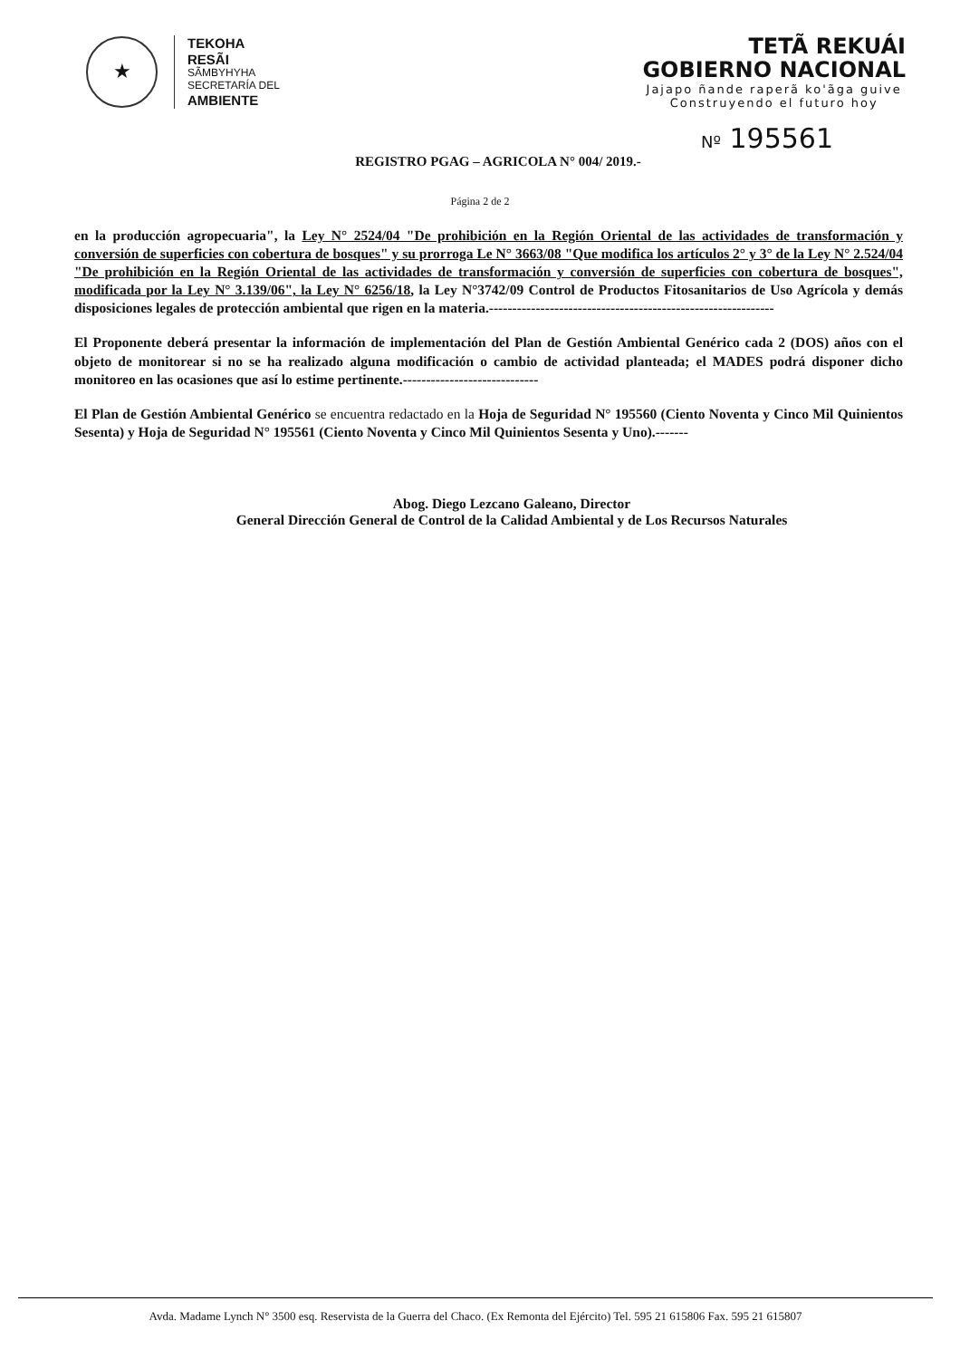★
TEKOHA
RESÃI
SÃMBYHYHA
SECRETARÍA DEL
AMBIENTE
TETÃ REKUÁI
GOBIERNO NACIONAL
Jajapo ñande raperã ko'ãga guive
Construyendo el futuro hoy
Nº 195561
REGISTRO PGAG – AGRICOLA N° 004/ 2019.-
Página 2 de 2
en la producción agropecuaria", la Ley N° 2524/04 "De prohibición en la Región Oriental de las actividades de transformación y conversión de superficies con cobertura de bosques" y su prorroga Le N° 3663/08 "Que modifica los artículos 2° y 3° de la Ley N° 2.524/04 "De prohibición en la Región Oriental de las actividades de transformación y conversión de superficies con cobertura de bosques", modificada por la Ley N° 3.139/06", la Ley N° 6256/18, la Ley N°3742/09 Control de Productos Fitosanitarios de Uso Agrícola y demás disposiciones legales de protección ambiental que rigen en la materia.-------------------------------------------------------------
El Proponente deberá presentar la información de implementación del Plan de Gestión Ambiental Genérico cada 2 (DOS) años con el objeto de monitorear si no se ha realizado alguna modificación o cambio de actividad planteada; el MADES podrá disponer dicho monitoreo en las ocasiones que así lo estime pertinente.-----------------------------
El Plan de Gestión Ambiental Genérico se encuentra redactado en la Hoja de Seguridad N° 195560 (Ciento Noventa y Cinco Mil Quinientos Sesenta) y Hoja de Seguridad N° 195561 (Ciento Noventa y Cinco Mil Quinientos Sesenta y Uno).-------
Abog. Diego Lezcano Galeano, Director
General Dirección General de Control de la Calidad Ambiental y de Los Recursos Naturales
Avda. Madame Lynch N° 3500 esq. Reservista de la Guerra del Chaco. (Ex Remonta del Ejército) Tel. 595 21 615806 Fax. 595 21 615807